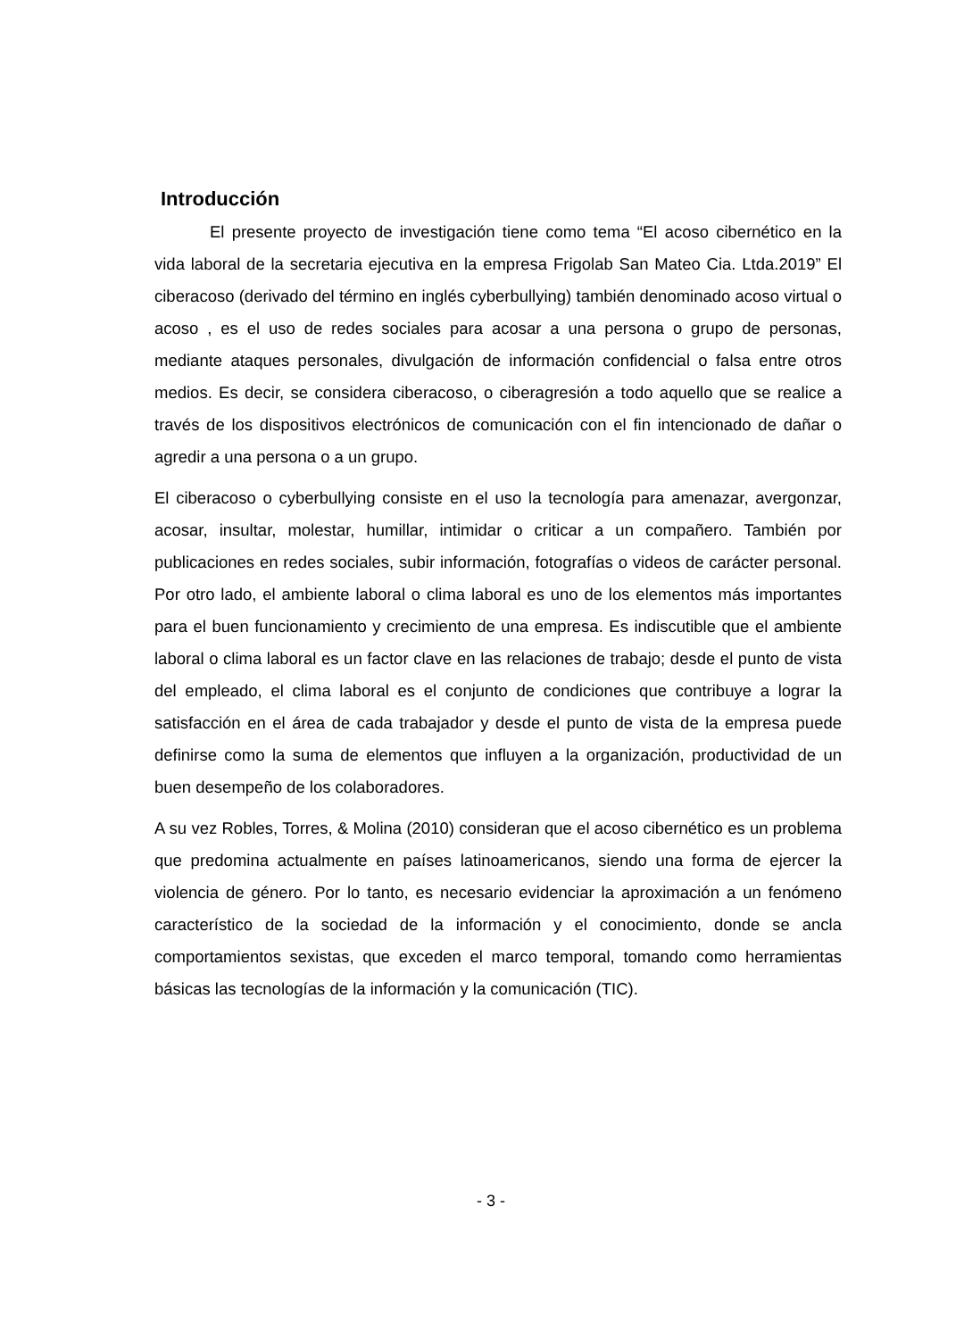Introducción
El presente proyecto de investigación tiene como tema “El acoso cibernético en la vida laboral de la secretaria ejecutiva en la empresa Frigolab San Mateo Cia. Ltda.2019” El ciberacoso (derivado del término en inglés cyberbullying) también denominado acoso virtual o acoso , es el uso de redes sociales para acosar a una persona o grupo de personas, mediante ataques personales, divulgación de información confidencial o falsa entre otros medios. Es decir, se considera ciberacoso, o ciberagresión a todo aquello que se realice a través de los dispositivos electrónicos de comunicación con el fin intencionado de dañar o agredir a una persona o a un grupo.
El ciberacoso o cyberbullying consiste en el uso la tecnología para amenazar, avergonzar, acosar, insultar, molestar, humillar, intimidar o criticar a un compañero. También por publicaciones en redes sociales, subir información, fotografías o videos de carácter personal. Por otro lado, el ambiente laboral o clima laboral es uno de los elementos más importantes para el buen funcionamiento y crecimiento de una empresa. Es indiscutible que el ambiente laboral o clima laboral es un factor clave en las relaciones de trabajo; desde el punto de vista del empleado, el clima laboral es el conjunto de condiciones que contribuye a lograr la satisfacción en el área de cada trabajador y desde el punto de vista de la empresa puede definirse como la suma de elementos que influyen a la organización, productividad de un buen desempeño de los colaboradores.
A su vez Robles, Torres, & Molina (2010) consideran que el acoso cibernético es un problema que predomina actualmente en países latinoamericanos, siendo una forma de ejercer la violencia de género. Por lo tanto, es necesario evidenciar la aproximación a un fenómeno característico de la sociedad de la información y el conocimiento, donde se ancla comportamientos sexistas, que exceden el marco temporal, tomando como herramientas básicas las tecnologías de la información y la comunicación (TIC).
- 3 -